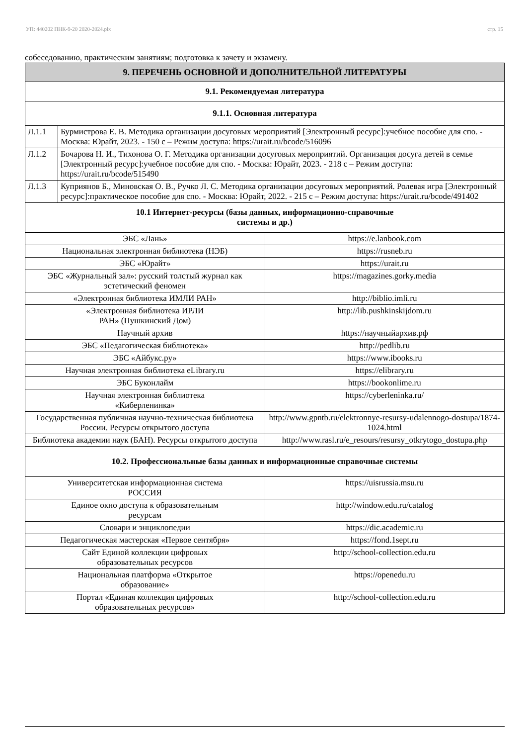УП: 440202 ПНК-9-20 2020-2024.plx стр. 15
собеседованию, практическим занятиям; подготовка к зачету и экзамену.
| 9. ПЕРЕЧЕНЬ ОСНОВНОЙ И ДОПОЛНИТЕЛЬНОЙ ЛИТЕРАТУРЫ | |
| 9.1. Рекомендуемая литература | |
| 9.1.1. Основная литература | |
| Л.1.1 | Бурмистрова Е. В. Методика организации досуговых мероприятий [Электронный ресурс]:учебное пособие для спо. - Москва: Юрайт, 2023. - 150 с – Режим доступа: https://urait.ru/bcode/516096 |
| Л.1.2 | Бочарова Н. И., Тихонова О. Г. Методика организации досуговых мероприятий. Организация досуга детей в семье [Электронный ресурс]:учебное пособие для спо. - Москва: Юрайт, 2023. - 218 с – Режим доступа: https://urait.ru/bcode/515490 |
| Л.1.3 | Куприянов Б., Миновская О. В., Ручко Л. С. Методика организации досуговых мероприятий. Ролевая игра [Электронный ресурс]:практическое пособие для спо. - Москва: Юрайт, 2022. - 215 с – Режим доступа: https://urait.ru/bcode/491402 |
| 10.1 Интернет-ресурсы (базы данных, информационно-справочные системы и др.) | |
| ЭБС «Лань» | https://e.lanbook.com |
| Национальная электронная библиотека (НЭБ) | https://rusneb.ru |
| ЭБС «Юрайт» | https://urait.ru |
| ЭБС «Журнальный зал»: русский толстый журнал как эстетический феномен | https://magazines.gorky.media |
| «Электронная библиотека ИМЛИ РАН» | http://biblio.imli.ru |
| «Электронная библиотека ИРЛИ РАН» (Пушкинский Дом) | http://lib.pushkinskijdom.ru |
| Научный архив | https://научныйархив.рф |
| ЭБС «Педагогическая библиотека» | http://pedlib.ru |
| ЭБС «Айбукс.ру» | https://www.ibooks.ru |
| Научная электронная библиотека eLibrary.ru | https://elibrary.ru |
| ЭБС Буконлайм | https://bookonlime.ru |
| Научная электронная библиотека «Киберленинка» | https://cyberleninka.ru/ |
| Государственная публичная научно-техническая библиотека России. Ресурсы открытого доступа | http://www.gpntb.ru/elektronnye-resursy-udalennogo-dostupa/1874-1024.html |
| Библиотека академии наук (БАН). Ресурсы открытого доступа | http://www.rasl.ru/e_resours/resursy_otkrytogo_dostupa.php |
| 10.2. Профессиональные базы данных и информационные справочные системы | |
| Университетская информационная система РОССИЯ | https://uisrussia.msu.ru |
| Единое окно доступа к образовательным ресурсам | http://window.edu.ru/catalog |
| Словари и энциклопедии | https://dic.academic.ru |
| Педагогическая мастерская «Первое сентября» | https://fond.1sept.ru |
| Сайт Единой коллекции цифровых образовательных ресурсов | http://school-collection.edu.ru |
| Национальная платформа «Открытое образование» | https://openedu.ru |
| Портал «Единая коллекция цифровых образовательных ресурсов» | http://school-collection.edu.ru |